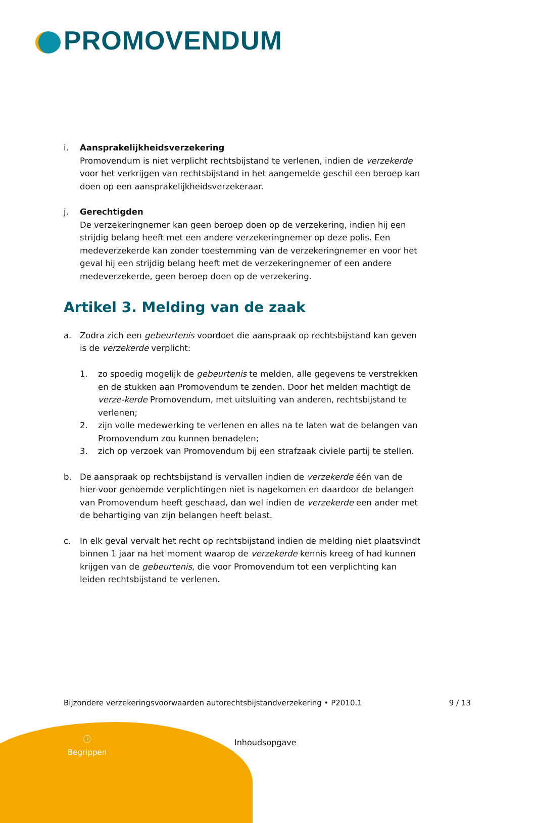PROMOVENDUM
i. Aansprakelijkheidsverzekering
Promovendum is niet verplicht rechtsbijstand te verlenen, indien de verzekerde voor het verkrijgen van rechtsbijstand in het aangemelde geschil een beroep kan doen op een aansprakelijkheidsverzekeraar.
j. Gerechtigden
De verzekeringnemer kan geen beroep doen op de verzekering, indien hij een strijdig belang heeft met een andere verzekeringnemer op deze polis. Een medeverzekerde kan zonder toestemming van de verzekeringnemer en voor het geval hij een strijdig belang heeft met de verzekeringnemer of een andere medeverzekerde, geen beroep doen op de verzekering.
Artikel 3. Melding van de zaak
a. Zodra zich een gebeurtenis voordoet die aanspraak op rechtsbijstand kan geven is de verzekerde verplicht:
1. zo spoedig mogelijk de gebeurtenis te melden, alle gegevens te verstrekken en de stukken aan Promovendum te zenden. Door het melden machtigt de verze-kerde Promovendum, met uitsluiting van anderen, rechtsbijstand te verlenen;
2. zijn volle medewerking te verlenen en alles na te laten wat de belangen van Promovendum zou kunnen benadelen;
3. zich op verzoek van Promovendum bij een strafzaak civiele partij te stellen.
b. De aanspraak op rechtsbijstand is vervallen indien de verzekerde één van de hier-voor genoemde verplichtingen niet is nagekomen en daardoor de belangen van Promovendum heeft geschaad, dan wel indien de verzekerde een ander met de behartiging van zijn belangen heeft belast.
c. In elk geval vervalt het recht op rechtsbijstand indien de melding niet plaatsvindt binnen 1 jaar na het moment waarop de verzekerde kennis kreeg of had kunnen krijgen van de gebeurtenis, die voor Promovendum tot een verplichting kan leiden rechtsbijstand te verlenen.
Bijzondere verzekeringsvoorwaarden autorechtsbijstandverzekering • P2010.1 9 / 13
ⓘ
Begrippen
Inhoudsopgave